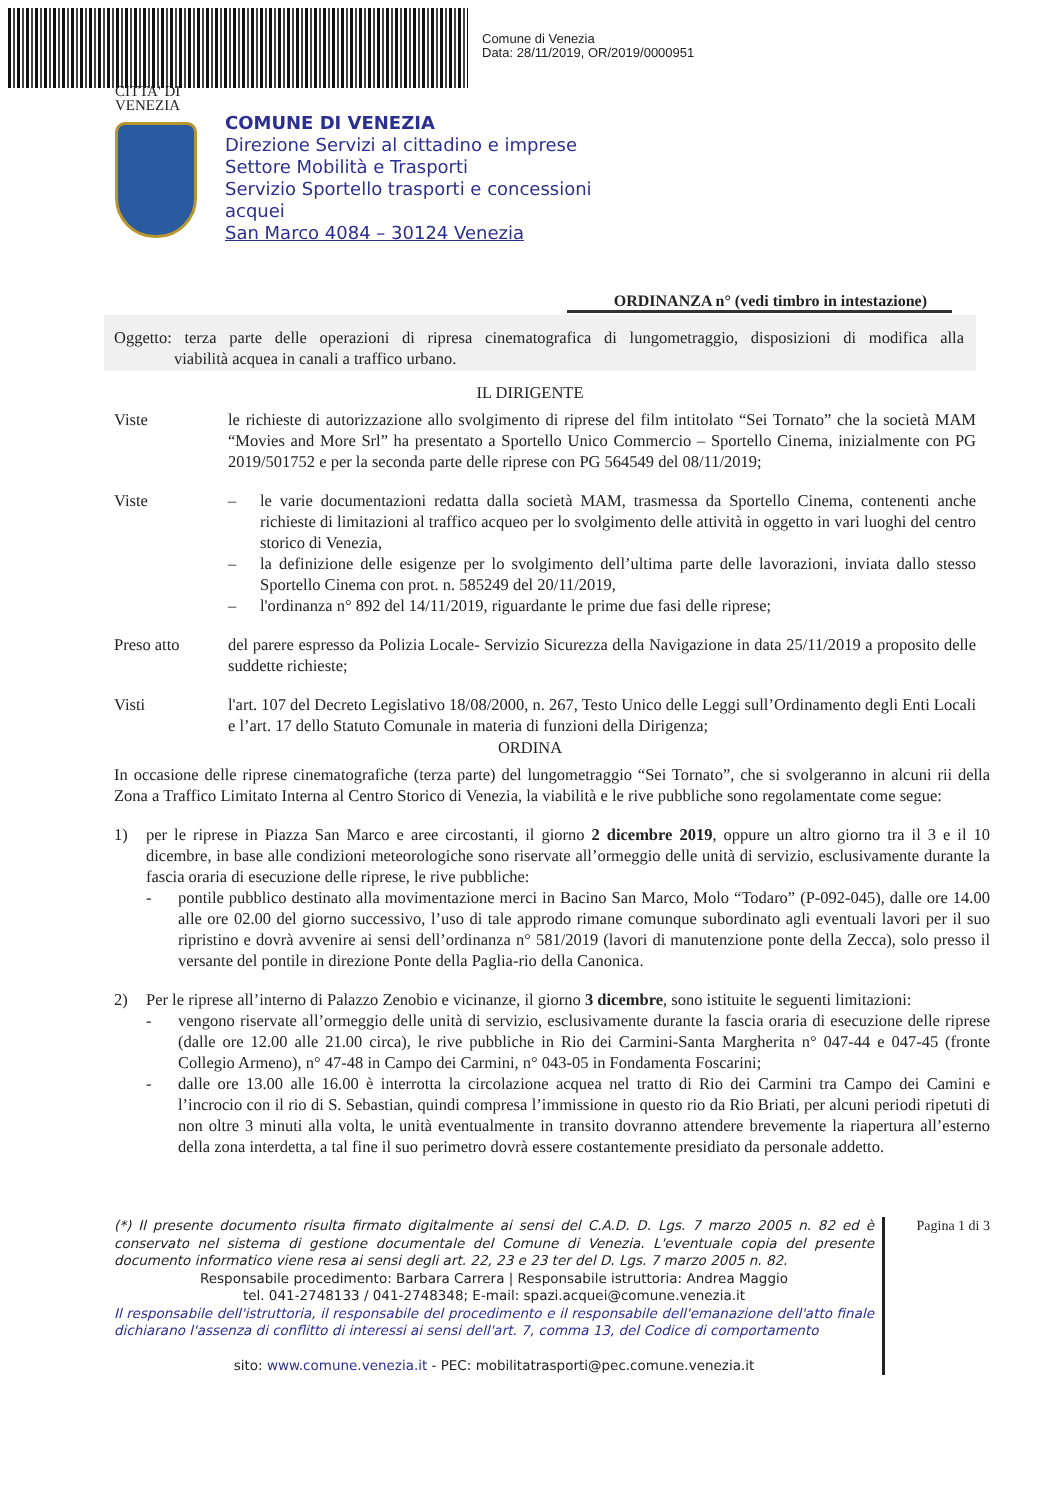Comune di Venezia
Data: 28/11/2019, OR/2019/0000951
CITTA' DI
VENEZIA
COMUNE DI VENEZIA
Direzione Servizi al cittadino e imprese
Settore Mobilità e Trasporti
Servizio Sportello trasporti e concessioni
acquei
San Marco 4084 – 30124 Venezia
ORDINANZA n° (vedi timbro in intestazione)
Oggetto: terza parte delle operazioni di ripresa cinematografica di lungometraggio, disposizioni di modifica alla viabilità acquea in canali a traffico urbano.
IL DIRIGENTE
Viste le richieste di autorizzazione allo svolgimento di riprese del film intitolato “Sei Tornato” che la società MAM “Movies and More Srl” ha presentato a Sportello Unico Commercio – Sportello Cinema, inizialmente con PG 2019/501752 e per la seconda parte delle riprese con PG 564549 del 08/11/2019;
Viste – le varie documentazioni redatta dalla società MAM, trasmessa da Sportello Cinema, contenenti anche richieste di limitazioni al traffico acqueo per lo svolgimento delle attività in oggetto in vari luoghi del centro storico di Venezia,
– la definizione delle esigenze per lo svolgimento dell’ultima parte delle lavorazioni, inviata dallo stesso Sportello Cinema con prot. n. 585249 del 20/11/2019,
– l'ordinanza n° 892 del 14/11/2019, riguardante le prime due fasi delle riprese;
Preso atto del parere espresso da Polizia Locale- Servizio Sicurezza della Navigazione in data 25/11/2019 a proposito delle suddette richieste;
Visti l'art. 107 del Decreto Legislativo 18/08/2000, n. 267, Testo Unico delle Leggi sull’Ordinamento degli Enti Locali e l’art. 17 dello Statuto Comunale in materia di funzioni della Dirigenza;
ORDINA
In occasione delle riprese cinematografiche (terza parte) del lungometraggio “Sei Tornato”, che si svolgeranno in alcuni rii della Zona a Traffico Limitato Interna al Centro Storico di Venezia, la viabilità e le rive pubbliche sono regolamentate come segue:
1) per le riprese in Piazza San Marco e aree circostanti, il giorno 2 dicembre 2019, oppure un altro giorno tra il 3 e il 10 dicembre, in base alle condizioni meteorologiche sono riservate all’ormeggio delle unità di servizio, esclusivamente durante la fascia oraria di esecuzione delle riprese, le rive pubbliche:
- pontile pubblico destinato alla movimentazione merci in Bacino San Marco, Molo “Todaro” (P-092-045), dalle ore 14.00 alle ore 02.00 del giorno successivo, l’uso di tale approdo rimane comunque subordinato agli eventuali lavori per il suo ripristino e dovrà avvenire ai sensi dell’ordinanza n° 581/2019 (lavori di manutenzione ponte della Zecca), solo presso il versante del pontile in direzione Ponte della Paglia-rio della Canonica.
2) Per le riprese all’interno di Palazzo Zenobio e vicinanze, il giorno 3 dicembre, sono istituite le seguenti limitazioni:
- vengono riservate all’ormeggio delle unità di servizio, esclusivamente durante la fascia oraria di esecuzione delle riprese (dalle ore 12.00 alle 21.00 circa), le rive pubbliche in Rio dei Carmini-Santa Margherita n° 047-44 e 047-45 (fronte Collegio Armeno), n° 47-48 in Campo dei Carmini, n° 043-05 in Fondamenta Foscarini;
- dalle ore 13.00 alle 16.00 è interrotta la circolazione acquea nel tratto di Rio dei Carmini tra Campo dei Camini e l’incrocio con il rio di S. Sebastian, quindi compresa l’immissione in questo rio da Rio Briati, per alcuni periodi ripetuti di non oltre 3 minuti alla volta, le unità eventualmente in transito dovranno attendere brevemente la riapertura all’esterno della zona interdetta, a tal fine il suo perimetro dovrà essere costantemente presidiato da personale addetto.
(*) Il presente documento risulta firmato digitalmente ai sensi del C.A.D. D. Lgs. 7 marzo 2005 n. 82 ed è conservato nel sistema di gestione documentale del Comune di Venezia. L'eventuale copia del presente documento informatico viene resa ai sensi degli art. 22, 23 e 23 ter del D. Lgs. 7 marzo 2005 n. 82.
Responsabile procedimento: Barbara Carrera | Responsabile istruttoria: Andrea Maggio
tel. 041-2748133 / 041-2748348; E-mail: spazi.acquei@comune.venezia.it
Il responsabile dell'istruttoria, il responsabile del procedimento e il responsabile dell'emanazione dell'atto finale dichiarano l'assenza di conflitto di interessi ai sensi dell'art. 7, comma 13, del Codice di comportamento
sito: www.comune.venezia.it - PEC: mobilitatrasporti@pec.comune.venezia.it
Pagina 1 di 3